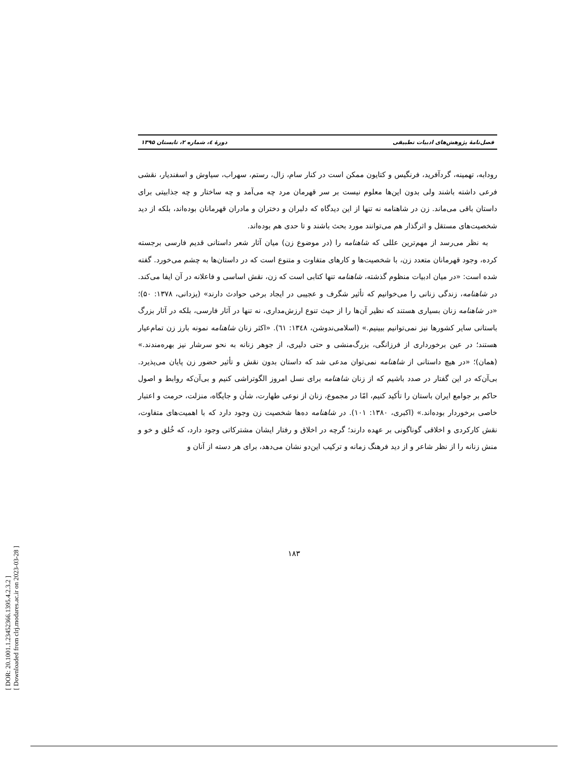[ DOR: 20.1001.1.23452366.1395.4.2.3.2 ]
[ Downloaded from clrj.modares.ac.ir on 2023-03-28 ]
فصل‌نامۀ پژوهش‌های ادبیات تطبیقی دورۀ ٤، شماره ۲، تابستان ۱۳۹۵
رودابه، تهمینه، گردآفرید، فرنگیس و کتایون ممکن است در کنار سام، زال، رستم، سهراب، سیاوش و اسفندیار، نقشی فرعی داشته باشند ولی بدون این‌ها معلوم نیست بر سر قهرمان مرد چه می‌آمد و چه ساختار و چه جذابیتی برای داستان باقی می‌ماند. زن در شاهنامه نه تنها از این دیدگاه که دلبران و دختران و مادران قهرمانان بوده‌اند، بلکه از دید شخصیت‌های مستقل و اثرگذار هم می‌توانند مورد بحث باشند و تا حدی هم بوده‌اند.
به نظر می‌رسد از مهم‌ترین عللی که شاهنامه را (در موضوع زن) میان آثار شعر داستانی قدیم فارسی برجسته کرده، وجود قهرمانان متعدد زن، با شخصیت‌ها و کارهای متفاوت و متنوع است که در داستان‌ها به چشم می‌خورد. گفته شده است: «در میان ادبیات منظوم گذشته، شاهنامه تنها کتابی است که زن، نقش اساسی و فاعلانه در آن ایفا می‌کند. در شاهنامه، زندگی زنانی را می‌خوانیم که تأثیر شگرف و عجیبی در ایجاد برخی حوادث دارند» (یزدانی، ۱۳۷۸: ۵۰)؛ «در شاهنامه زنان بسیاری هستند که نظیر آن‌ها را از حیث تنوع ارزش‌مداری، نه تنها در آثار فارسی، بلکه در آثار بزرگ باستانی سایر کشورها نیز نمی‌توانیم ببینیم.» (اسلامی‌ندوشن، ۱۳٤۸: ٦۱). «اکثر زنان شاهنامه نمونه بارز زن تمام‌عیار هستند؛ در عین برخورداری از فرزانگی، بزرگ‌منشی و حتی دلیری، از جوهر زنانه به نحو سرشار نیز بهره‌مندند.» (همان)؛ «در هیچ داستانی از شاهنامه نمی‌توان مدعی شد که داستان بدون نقش و تأثیر حضور زن پایان می‌پذیرد. بی‌آن‌که در این گفتار در صدد باشیم که از زنان شاهنامه برای نسل امروز الگوتراشی کنیم و بی‌آن‌که روابط و اصول حاکم بر جوامع ایران باستان را تأکید کنیم، امّا در مجموع، زنان از نوعی طهارت، شأن و جایگاه، منزلت، حرمت و اعتبار خاصی برخوردار بوده‌اند.» (اکبری، ۱۳۸۰: ۱۰۱). در شاهنامه ده‌ها شخصیت زن وجود دارد که با اهمیت‌های متفاوت، نقش کارکردی و اخلاقی گوناگونی بر عهده دارند؛ گرچه در اخلاق و رفتار ایشان مشترکاتی وجود دارد، که خُلق و خو و منش زنانه را از نظر شاعر و از دید فرهنگ زمانه و ترکیب این‌دو نشان می‌دهد، برای هر دسته از آنان و
۱۸۳